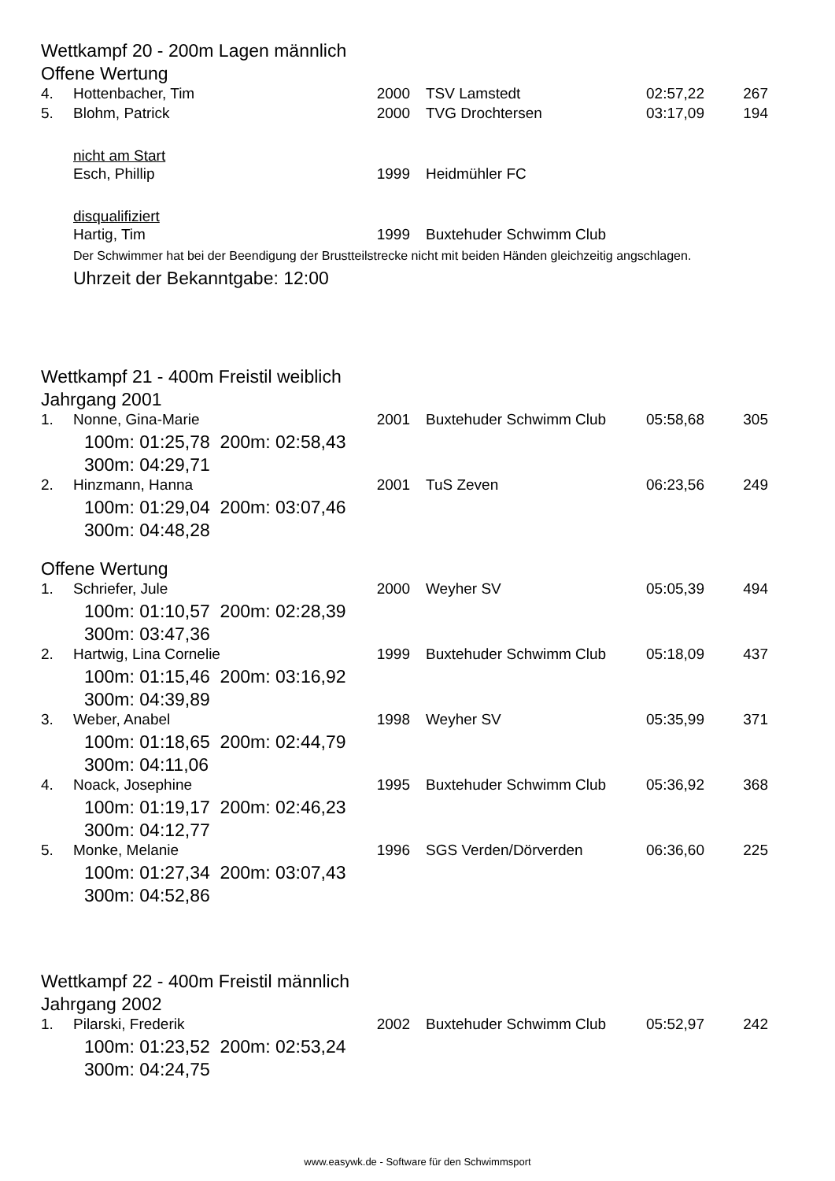Wettkampf 20 - 200m Lagen männlich
Offene Wertung
| 4. | Hottenbacher, Tim | 2000 | TSV Lamstedt | 02:57,22 | 267 |
| 5. | Blohm, Patrick | 2000 | TVG Drochtersen | 03:17,09 | 194 |
nicht am Start
| | Esch, Phillip | 1999 | Heidmühler FC |
disqualifiziert
| | Hartig, Tim | 1999 | Buxtehuder Schwimm Club |
Der Schwimmer hat bei der Beendigung der Brustteilstrecke nicht mit beiden Händen gleichzeitig angschlagen.
Uhrzeit der Bekanntgabe: 12:00
Wettkampf 21 - 400m Freistil weiblich
Jahrgang 2001
| 1. | Nonne, Gina-Marie | 2001 | Buxtehuder Schwimm Club | 05:58,68 | 305 |
| 100m: 01:25,78 200m: 02:58,43 300m: 04:29,71 | | | | | |
| 2. | Hinzmann, Hanna | 2001 | TuS Zeven | 06:23,56 | 249 |
| 100m: 01:29,04 200m: 03:07,46 300m: 04:48,28 | | | | | |
Offene Wertung
| 1. | Schriefer, Jule | 2000 | Weyher SV | 05:05,39 | 494 |
| 100m: 01:10,57 200m: 02:28,39 300m: 03:47,36 | | | | | |
| 2. | Hartwig, Lina Cornelie | 1999 | Buxtehuder Schwimm Club | 05:18,09 | 437 |
| 100m: 01:15,46 200m: 03:16,92 300m: 04:39,89 | | | | | |
| 3. | Weber, Anabel | 1998 | Weyher SV | 05:35,99 | 371 |
| 100m: 01:18,65 200m: 02:44,79 300m: 04:11,06 | | | | | |
| 4. | Noack, Josephine | 1995 | Buxtehuder Schwimm Club | 05:36,92 | 368 |
| 100m: 01:19,17 200m: 02:46,23 300m: 04:12,77 | | | | | |
| 5. | Monke, Melanie | 1996 | SGS Verden/Dörverden | 06:36,60 | 225 |
| 100m: 01:27,34 200m: 03:07,43 300m: 04:52,86 | | | | | |
Wettkampf 22 - 400m Freistil männlich
Jahrgang 2002
| 1. | Pilarski, Frederik | 2002 | Buxtehuder Schwimm Club | 05:52,97 | 242 |
| 100m: 01:23,52 200m: 02:53,24 300m: 04:24,75 | | | | | |
www.easywk.de - Software für den Schwimmsport